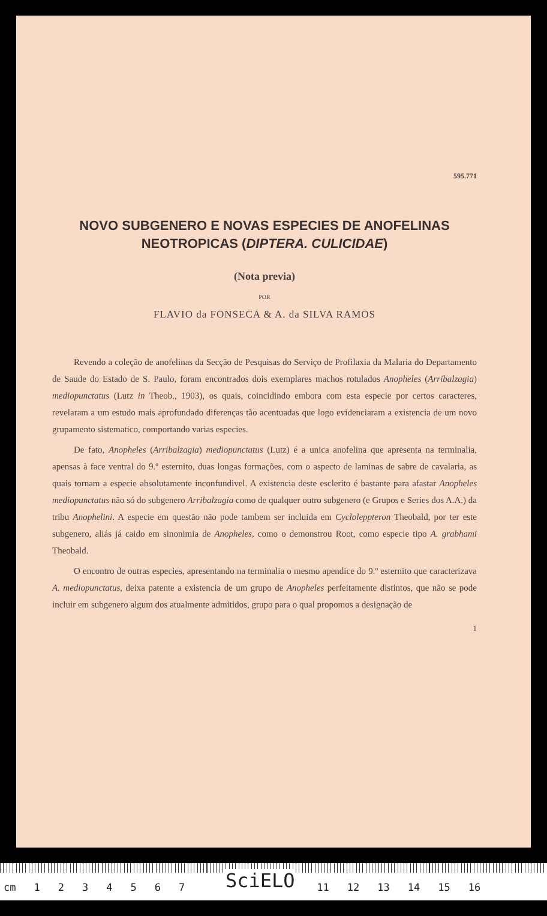595.771
NOVO SUBGENERO E NOVAS ESPECIES DE ANOFELINAS
NEOTROPICAS (DIPTERA. CULICIDAE)
(Nota previa)
POR
FLAVIO da FONSECA & A. da SILVA RAMOS
Revendo a coleção de anofelinas da Secção de Pesquisas do Serviço de Profilaxia da Malaria do Departamento de Saude do Estado de S. Paulo, foram encontrados dois exemplares machos rotulados Anopheles (Arribalzagia) mediopunctatus (Lutz in Theob., 1903), os quais, coincidindo embora com esta especie por certos caracteres, revelaram a um estudo mais aprofundado diferenças tão acentuadas que logo evidenciaram a existencia de um novo grupamento sistematico, comportando varias especies.
De fato, Anopheles (Arribalzagia) mediopunctatus (Lutz) é a unica anofelina que apresenta na terminalia, apensas à face ventral do 9.º esternito, duas longas formações, com o aspecto de laminas de sabre de cavalaria, as quais tornam a especie absolutamente inconfundivel. A existencia deste esclerito é bastante para afastar Anopheles mediopunctatus não só do subgenero Arribalzagia como de qualquer outro subgenero (e Grupos e Series dos A.A.) da tribu Anophelini. A especie em questão não pode tambem ser incluida em Cycloleppteron Theobald, por ter este subgenero, aliás já caido em sinonimia de Anopheles, como o demonstrou Root, como especie tipo A. grabhami Theobald.
O encontro de outras especies, apresentando na terminalia o mesmo apendice do 9.º esternito que caracterizava A. mediopunctatus, deixa patente a existencia de um grupo de Anopheles perfeitamente distintos, que não se pode incluir em subgenero algum dos atualmente admitidos, grupo para o qual propomos a designação de
1
cm 1234567 11 12 13 14 15 16
SciELO